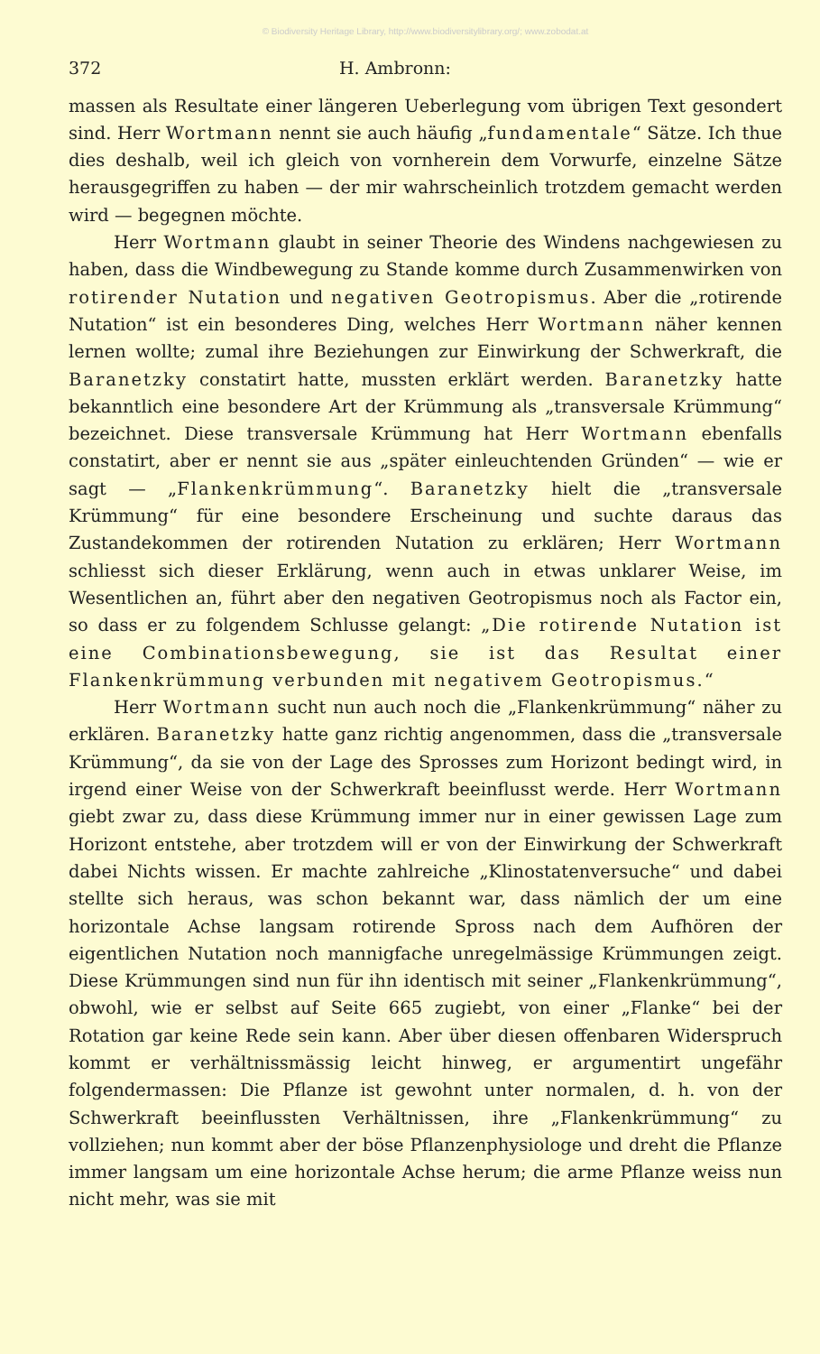© Biodiversity Heritage Library, http://www.biodiversitylibrary.org/; www.zobodat.at
372 H. Ambronn:
massen als Resultate einer längeren Ueberlegung vom übrigen Text gesondert sind. Herr Wortmann nennt sie auch häufig „fundamentale“ Sätze. Ich thue dies deshalb, weil ich gleich von vornherein dem Vorwurfe, einzelne Sätze herausgegriffen zu haben — der mir wahrscheinlich trotzdem gemacht werden wird — begegnen möchte.
Herr Wortmann glaubt in seiner Theorie des Windens nachgewiesen zu haben, dass die Windbewegung zu Stande komme durch Zusammenwirken von rotirender Nutation und negativen Geotropismus. Aber die „rotirende Nutation“ ist ein besonderes Ding, welches Herr Wortmann näher kennen lernen wollte; zumal ihre Beziehungen zur Einwirkung der Schwerkraft, die Baranetzky constatirt hatte, mussten erklärt werden. Baranetzky hatte bekanntlich eine besondere Art der Krümmung als „transversale Krümmung“ bezeichnet. Diese transversale Krümmung hat Herr Wortmann ebenfalls constatirt, aber er nennt sie aus „später einleuchtenden Gründen“ — wie er sagt — „Flankenkrümmung“. Baranetzky hielt die „transversale Krümmung“ für eine besondere Erscheinung und suchte daraus das Zustandekommen der rotirenden Nutation zu erklären; Herr Wortmann schliesst sich dieser Erklärung, wenn auch in etwas unklarer Weise, im Wesentlichen an, führt aber den negativen Geotropismus noch als Factor ein, so dass er zu folgendem Schlusse gelangt: „Die rotirende Nutation ist eine Combinationsbewegung, sie ist das Resultat einer Flankenkrümmung verbunden mit negativem Geotropismus.“
Herr Wortmann sucht nun auch noch die „Flankenkrümmung“ näher zu erklären. Baranetzky hatte ganz richtig angenommen, dass die „transversale Krümmung“, da sie von der Lage des Sprosses zum Horizont bedingt wird, in irgend einer Weise von der Schwerkraft beeinflusst werde. Herr Wortmann giebt zwar zu, dass diese Krümmung immer nur in einer gewissen Lage zum Horizont entstehe, aber trotzdem will er von der Einwirkung der Schwerkraft dabei Nichts wissen. Er machte zahlreiche „Klinostatenversuche“ und dabei stellte sich heraus, was schon bekannt war, dass nämlich der um eine horizontale Achse langsam rotirende Spross nach dem Aufhören der eigentlichen Nutation noch mannigfache unregelmässige Krümmungen zeigt. Diese Krümmungen sind nun für ihn identisch mit seiner „Flankenkrümmung“, obwohl, wie er selbst auf Seite 665 zugiebt, von einer „Flanke“ bei der Rotation gar keine Rede sein kann. Aber über diesen offenbaren Widerspruch kommt er verhältnissmässig leicht hinweg, er argumentirt ungefähr folgendermassen: Die Pflanze ist gewohnt unter normalen, d. h. von der Schwerkraft beeinflussten Verhältnissen, ihre „Flankenkrümmung“ zu vollziehen; nun kommt aber der böse Pflanzenphysiologe und dreht die Pflanze immer langsam um eine horizontale Achse herum; die arme Pflanze weiss nun nicht mehr, was sie mit